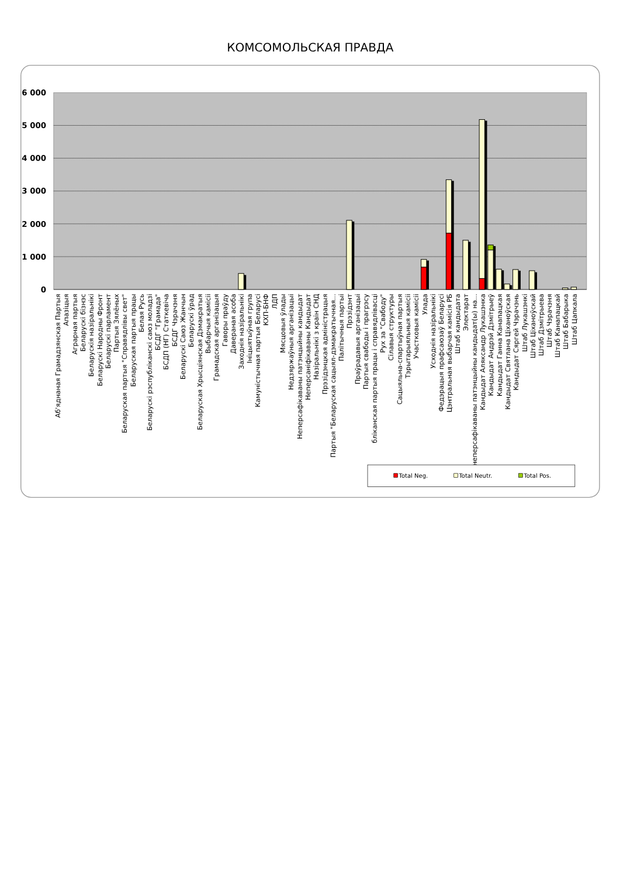КОМСОМОЛЬСКАЯ ПРАВДА
6 000
5 000
4 000
3 000
2 000
1 000
0
Аб'яднаная Грамадзянская Партыя
Апазіцыя
Аграрная партыя
Беларускі бізнэс
Беларускія назіральнікі
Беларускі Народны Фронт
Беларускі парламент
Партыя Зялёных
Беларуская партыя "Справядлівы свет"
Беларуская партыя працы
Белая Русь
Беларускі рэспубліканскі саюз моладзі
БСДГ "Грамада"
БСДП (НГ) Статкевіча
БСДГ Чэрачэня
Беларускі Саюз Жанчын
Беларускі ўрад
Беларуская Хрысціянская Дэмакратыя
Выбарчыя камісіі
Грамадская арганізацыя
Гаворы праўду
Даверaная асоба
Заходнія назіральнікі
Ініцыятыўная група
Камуністычная партыя Беларусі
КХП-БНФ
ЛДП
Мясцовыя ўлады
Недзяржаўныя арганізацыі
Неперсафікаваны патэнцыйны кандыдат
Неперсаніфікаваны Кандыдат
Назіральнікі з краін СНД
Прэзідэнцкая адміністрацыя
Партыя "Беларуская сацыял-дэмакратычная...
Палітычныя партыі
Прэзідэнт
Праўрадавыя арганізацыі
Партыя свабоды і прагрэсу
бліканская партыя працы і справядлівасці
Рух за "Свабоду"
Сілавыя структуры
Сацыяльна-спартыўная партыя
Тэрытарыяльныя камісіі
Участковыя камісіі
Улада
Усходнія назіральнікі
Федэрацыя прафсаюзаў Беларусі
Цэнтральная выбарчая камісія РБ
Штаб кандыдата
Электарат
неперсафікаваны патэнцыйны кандыдат(ы) на...
Кандыдат Аляксандр Лукашэнка
Кандыдат Андрэй Дзмітрыеў
Кандыдат Ганна Канапацкая
Кандыдат Святлана Ціханоўская
Кандыдат Сяргей Чэрачэнь
Штаб Лукашэнкі
Штаб Ціханоўскай
Штаб Дзмітрыева
Штаб Чэрачэня
Штаб Канапацкай
Штаб Бабарыка
Штаб Цапкала
Total Neg.
Total Neutr.
Total Pos.